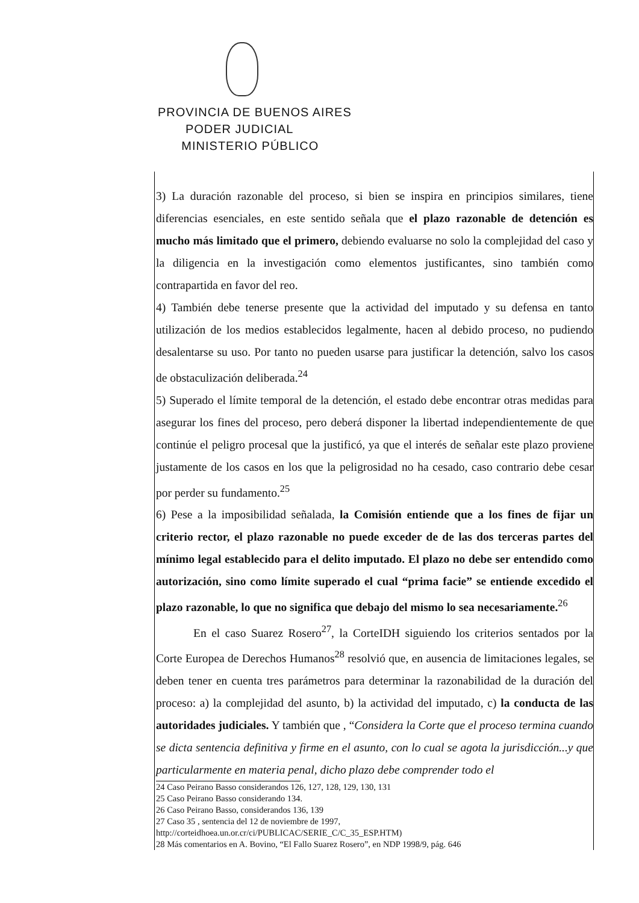PROVINCIA DE BUENOS AIRES
PODER JUDICIAL
MINISTERIO PÚBLICO
3) La duración razonable del proceso, si bien se inspira en principios similares, tiene diferencias esenciales, en este sentido señala que el plazo razonable de detención es mucho más limitado que el primero, debiendo evaluarse no solo la complejidad del caso y la diligencia en la investigación como elementos justificantes, sino también como contrapartida en favor del reo.
4) También debe tenerse presente que la actividad del imputado y su defensa en tanto utilización de los medios establecidos legalmente, hacen al debido proceso, no pudiendo desalentarse su uso. Por tanto no pueden usarse para justificar la detención, salvo los casos de obstaculización deliberada.<sup>24</sup>
5) Superado el límite temporal de la detención, el estado debe encontrar otras medidas para asegurar los fines del proceso, pero deberá disponer la libertad independientemente de que continúe el peligro procesal que la justificó, ya que el interés de señalar este plazo proviene justamente de los casos en los que la peligrosidad no ha cesado, caso contrario debe cesar por perder su fundamento.<sup>25</sup>
6) Pese a la imposibilidad señalada, la Comisión entiende que a los fines de fijar un criterio rector, el plazo razonable no puede exceder de de las dos terceras partes del mínimo legal establecido para el delito imputado. El plazo no debe ser entendido como autorización, sino como límite superado el cual “prima facie” se entiende excedido el plazo razonable, lo que no significa que debajo del mismo lo sea necesariamente.<sup>26</sup>
En el caso Suarez Rosero<sup>27</sup>, la CorteIDH siguiendo los criterios sentados por la Corte Europea de Derechos Humanos<sup>28</sup> resolvió que, en ausencia de limitaciones legales, se deben tener en cuenta tres parámetros para determinar la razonabilidad de la duración del proceso: a) la complejidad del asunto, b) la actividad del imputado, c) la conducta de las autoridades judiciales. Y también que , “Considera la Corte que el proceso termina cuando se dicta sentencia definitiva y firme en el asunto, con lo cual se agota la jurisdicción...y que particularmente en materia penal, dicho plazo debe comprender todo el
24 Caso Peirano Basso considerandos 126, 127, 128, 129, 130, 131
25 Caso Peirano Basso considerando 134.
26 Caso Peirano Basso, considerandos 136, 139
27 Caso 35 , sentencia del 12 de noviembre de 1997,
http://corteidhoea.un.or.cr/ci/PUBLICAC/SERIE_C/C_35_ESP.HTM)
28 Más comentarios en A. Bovino, “El Fallo Suarez Rosero”, en NDP 1998/9, pág. 646